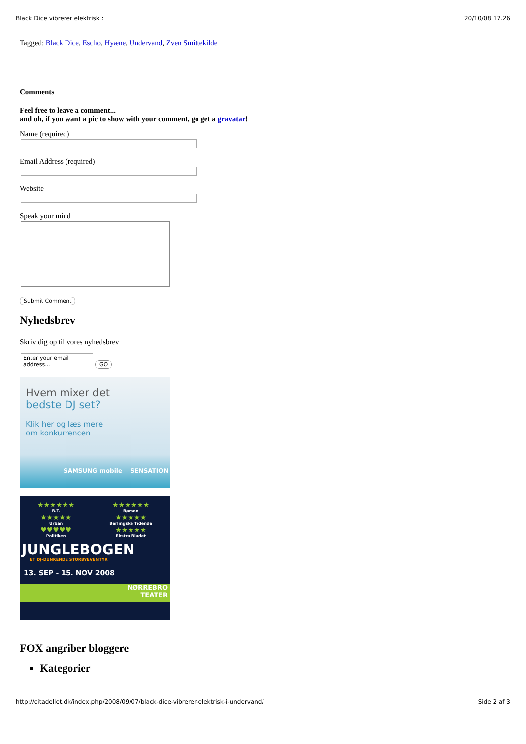Black Dice vibrerer elektrisk : 20/10/08 17.26
Tagged: Black Dice, Escho, Hyæne, Undervand, Zven Smittekilde
Comments
Feel free to leave a comment...
and oh, if you want a pic to show with your comment, go get a gravatar!
Name (required)
Email Address (required)
Website
Speak your mind
Submit Comment
Nyhedsbrev
Skriv dig op til vores nyhedsbrev
Enter your email address... GO
Hvem mixer det
bedste DJ set?
Klik her og læs mere
om konkurrencen
SAMSUNG mobile SENSATION
★★★★★★
B.T.
★★★★★
Urban
♥♥♥♥♥
Politiken
★★★★★★
Børsen
★★★★★
Berlingske Tidende
★★★★★
Ekstra Bladet
JUNGLEBOGEN
ET DJ-DUNKENDE STORBYEVENTYR
13. SEP - 15. NOV 2008
NØRREBRO
TEATER
FOX angriber bloggere
Kategorier
http://citadellet.dk/index.php/2008/09/07/black-dice-vibrerer-elektrisk-i-undervand/ Side 2 af 3